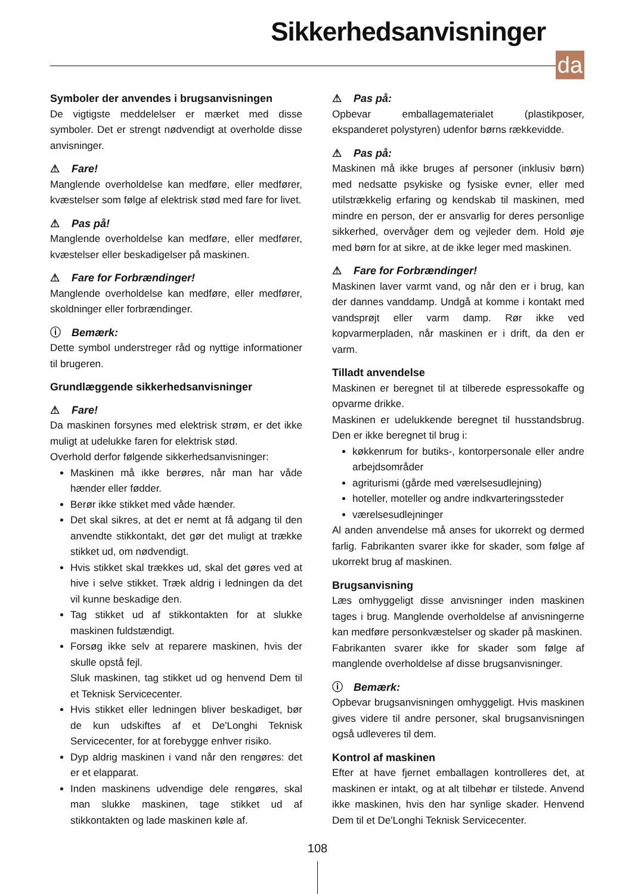Sikkerhedsanvisninger
da
Symboler der anvendes i brugsanvisningen
De vigtigste meddelelser er mærket med disse symboler. Det er strengt nødvendigt at overholde disse anvisninger.
⚠ Fare!
Manglende overholdelse kan medføre, eller medfører, kvæstelser som følge af elektrisk stød med fare for livet.
⚠ Pas på!
Manglende overholdelse kan medføre, eller medfører, kvæstelser eller beskadigelser på maskinen.
⚠ Fare for Forbrændinger!
Manglende overholdelse kan medføre, eller medfører, skoldninger eller forbrændinger.
ⓘ Bemærk:
Dette symbol understreger råd og nyttige informationer til brugeren.
Grundlæggende sikkerhedsanvisninger
⚠ Fare!
Da maskinen forsynes med elektrisk strøm, er det ikke muligt at udelukke faren for elektrisk stød.
Overhold derfor følgende sikkerhedsanvisninger:
Maskinen må ikke berøres, når man har våde hænder eller fødder.
Berør ikke stikket med våde hænder.
Det skal sikres, at det er nemt at få adgang til den anvendte stikkontakt, det gør det muligt at trække stikket ud, om nødvendigt.
Hvis stikket skal trækkes ud, skal det gøres ved at hive i selve stikket. Træk aldrig i ledningen da det vil kunne beskadige den.
Tag stikket ud af stikkontakten for at slukke maskinen fuldstændigt.
Forsøg ikke selv at reparere maskinen, hvis der skulle opstå fejl.
Sluk maskinen, tag stikket ud og henvend Dem til et Teknisk Servicecenter.
Hvis stikket eller ledningen bliver beskadiget, bør de kun udskiftes af et De'Longhi Teknisk Servicecenter, for at forebygge enhver risiko.
Dyp aldrig maskinen i vand når den rengøres: det er et elapparat.
Inden maskinens udvendige dele rengøres, skal man slukke maskinen, tage stikket ud af stikkontakten og lade maskinen køle af.
⚠ Pas på:
Opbevar emballagematerialet (plastikposer, ekspanderet polystyren) udenfor børns rækkevidde.
⚠ Pas på:
Maskinen må ikke bruges af personer (inklusiv børn) med nedsatte psykiske og fysiske evner, eller med utilstrækkelig erfaring og kendskab til maskinen, med mindre en person, der er ansvarlig for deres personlige sikkerhed, overvåger dem og vejleder dem. Hold øje med børn for at sikre, at de ikke leger med maskinen.
⚠ Fare for Forbrændinger!
Maskinen laver varmt vand, og når den er i brug, kan der dannes vanddamp. Undgå at komme i kontakt med vandsprøjt eller varm damp. Rør ikke ved kopvarmerpladen, når maskinen er i drift, da den er varm.
Tilladt anvendelse
Maskinen er beregnet til at tilberede espressokaffe og opvarme drikke.
Maskinen er udelukkende beregnet til husstandsbrug. Den er ikke beregnet til brug i:
køkkenrum for butiks-, kontorpersonale eller andre arbejdsområder
agriturismi (gårde med værelsesudlejning)
hoteller, moteller og andre indkvarteringssteder
værelsesudlejninger
Al anden anvendelse må anses for ukorrekt og dermed farlig. Fabrikanten svarer ikke for skader, som følge af ukorrekt brug af maskinen.
Brugsanvisning
Læs omhyggeligt disse anvisninger inden maskinen tages i brug. Manglende overholdelse af anvisningerne kan medføre personkvæstelser og skader på maskinen.
Fabrikanten svarer ikke for skader som følge af manglende overholdelse af disse brugsanvisninger.
ⓘ Bemærk:
Opbevar brugsanvisningen omhyggeligt. Hvis maskinen gives videre til andre personer, skal brugsanvisningen også udleveres til dem.
Kontrol af maskinen
Efter at have fjernet emballagen kontrolleres det, at maskinen er intakt, og at alt tilbehør er tilstede. Anvend ikke maskinen, hvis den har synlige skader. Henvend Dem til et De'Longhi Teknisk Servicecenter.
108